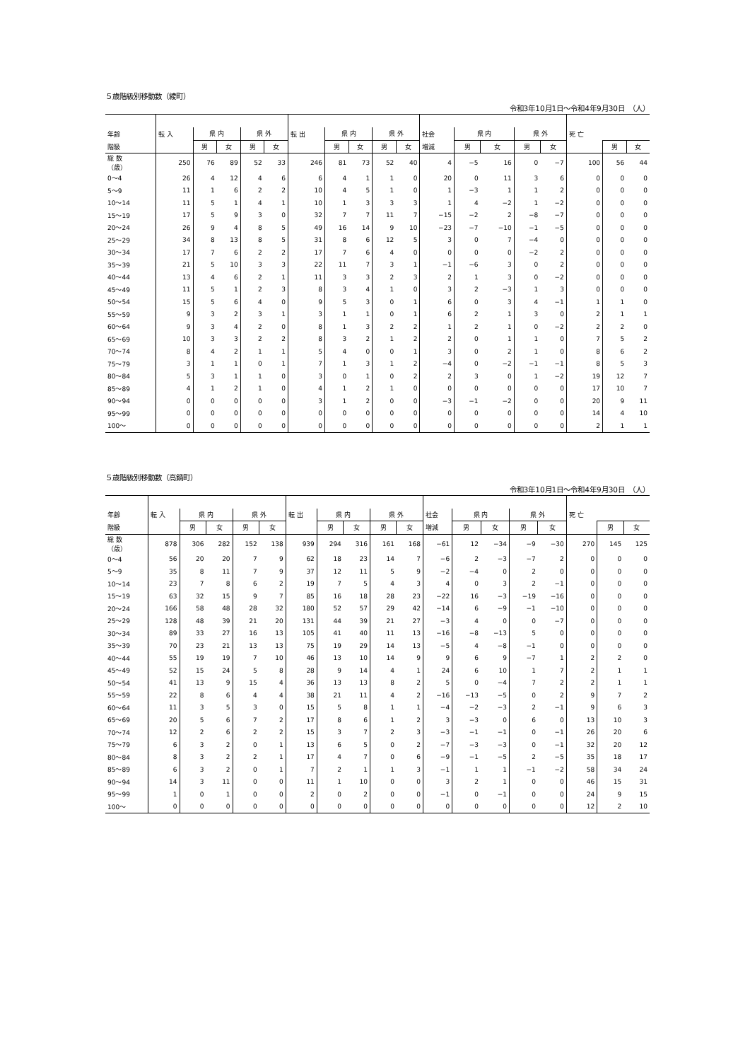５歳階級別移動数（綾町）
令和3年10月1日～令和4年9月30日　（人）
| 年齢 | 転 入 | 県 内 | | 県 外 | | 転 出 | 県 内 | | 県 外 | | 社会 | 県 内 | | 県 外 | | 死 亡 | | |
| --- | --- | --- | --- | --- | --- | --- | --- | --- | --- | --- | --- | --- | --- | --- | --- | --- | --- | --- |
| 階級 | | 男 | 女 | 男 | 女 | | 男 | 女 | 男 | 女 | 増減 | 男 | 女 | 男 | 女 | | 男 | 女 |
| 総 数 （歳） | 250 | 76 | 89 | 52 | 33 | 246 | 81 | 73 | 52 | 40 | 4 | −5 | 16 | 0 | −7 | 100 | 56 | 44 |
| 0～4 | 26 | 4 | 12 | 4 | 6 | 6 | 4 | 1 | 1 | 0 | 20 | 0 | 11 | 3 | 6 | 0 | 0 | 0 |
| 5～9 | 11 | 1 | 6 | 2 | 2 | 10 | 4 | 5 | 1 | 0 | 1 | −3 | 1 | 1 | 2 | 0 | 0 | 0 |
| 10～14 | 11 | 5 | 1 | 4 | 1 | 10 | 1 | 3 | 3 | 3 | 1 | 4 | −2 | 1 | −2 | 0 | 0 | 0 |
| 15～19 | 17 | 5 | 9 | 3 | 0 | 32 | 7 | 7 | 11 | 7 | −15 | −2 | 2 | −8 | −7 | 0 | 0 | 0 |
| 20～24 | 26 | 9 | 4 | 8 | 5 | 49 | 16 | 14 | 9 | 10 | −23 | −7 | −10 | −1 | −5 | 0 | 0 | 0 |
| 25～29 | 34 | 8 | 13 | 8 | 5 | 31 | 8 | 6 | 12 | 5 | 3 | 0 | 7 | −4 | 0 | 0 | 0 | 0 |
| 30～34 | 17 | 7 | 6 | 2 | 2 | 17 | 7 | 6 | 4 | 0 | 0 | 0 | 0 | −2 | 2 | 0 | 0 | 0 |
| 35～39 | 21 | 5 | 10 | 3 | 3 | 22 | 11 | 7 | 3 | 1 | −1 | −6 | 3 | 0 | 2 | 0 | 0 | 0 |
| 40～44 | 13 | 4 | 6 | 2 | 1 | 11 | 3 | 3 | 2 | 3 | 2 | 1 | 3 | 0 | −2 | 0 | 0 | 0 |
| 45～49 | 11 | 5 | 1 | 2 | 3 | 8 | 3 | 4 | 1 | 0 | 3 | 2 | −3 | 1 | 3 | 0 | 0 | 0 |
| 50～54 | 15 | 5 | 6 | 4 | 0 | 9 | 5 | 3 | 0 | 1 | 6 | 0 | 3 | 4 | −1 | 1 | 1 | 0 |
| 55～59 | 9 | 3 | 2 | 3 | 1 | 3 | 1 | 1 | 0 | 1 | 6 | 2 | 1 | 3 | 0 | 2 | 1 | 1 |
| 60～64 | 9 | 3 | 4 | 2 | 0 | 8 | 1 | 3 | 2 | 2 | 1 | 2 | 1 | 0 | −2 | 2 | 2 | 0 |
| 65～69 | 10 | 3 | 3 | 2 | 2 | 8 | 3 | 2 | 1 | 2 | 2 | 0 | 1 | 1 | 0 | 7 | 5 | 2 |
| 70～74 | 8 | 4 | 2 | 1 | 1 | 5 | 4 | 0 | 0 | 1 | 3 | 0 | 2 | 1 | 0 | 8 | 6 | 2 |
| 75～79 | 3 | 1 | 1 | 0 | 1 | 7 | 1 | 3 | 1 | 2 | −4 | 0 | −2 | −1 | −1 | 8 | 5 | 3 |
| 80～84 | 5 | 3 | 1 | 1 | 0 | 3 | 0 | 1 | 0 | 2 | 2 | 3 | 0 | 1 | −2 | 19 | 12 | 7 |
| 85～89 | 4 | 1 | 2 | 1 | 0 | 4 | 1 | 2 | 1 | 0 | 0 | 0 | 0 | 0 | 0 | 17 | 10 | 7 |
| 90～94 | 0 | 0 | 0 | 0 | 0 | 3 | 1 | 2 | 0 | 0 | −3 | −1 | −2 | 0 | 0 | 20 | 9 | 11 |
| 95～99 | 0 | 0 | 0 | 0 | 0 | 0 | 0 | 0 | 0 | 0 | 0 | 0 | 0 | 0 | 0 | 14 | 4 | 10 |
| 100～ | 0 | 0 | 0 | 0 | 0 | 0 | 0 | 0 | 0 | 0 | 0 | 0 | 0 | 0 | 0 | 2 | 1 | 1 |
５歳階級別移動数（高鍋町）
令和3年10月1日～令和4年9月30日　（人）
| 年齢 | 転 入 | 県 内 | | 県 外 | | 転 出 | 県 内 | | 県 外 | | 社会 | 県 内 | | 県 外 | | 死 亡 | | |
| --- | --- | --- | --- | --- | --- | --- | --- | --- | --- | --- | --- | --- | --- | --- | --- | --- | --- | --- |
| 階級 | | 男 | 女 | 男 | 女 | | 男 | 女 | 男 | 女 | 増減 | 男 | 女 | 男 | 女 | | 男 | 女 |
| 総 数 （歳） | 878 | 306 | 282 | 152 | 138 | 939 | 294 | 316 | 161 | 168 | −61 | 12 | −34 | −9 | −30 | 270 | 145 | 125 |
| 0～4 | 56 | 20 | 20 | 7 | 9 | 62 | 18 | 23 | 14 | 7 | −6 | 2 | −3 | −7 | 2 | 0 | 0 | 0 |
| 5～9 | 35 | 8 | 11 | 7 | 9 | 37 | 12 | 11 | 5 | 9 | −2 | −4 | 0 | 2 | 0 | 0 | 0 | 0 |
| 10～14 | 23 | 7 | 8 | 6 | 2 | 19 | 7 | 5 | 4 | 3 | 4 | 0 | 3 | 2 | −1 | 0 | 0 | 0 |
| 15～19 | 63 | 32 | 15 | 9 | 7 | 85 | 16 | 18 | 28 | 23 | −22 | 16 | −3 | −19 | −16 | 0 | 0 | 0 |
| 20～24 | 166 | 58 | 48 | 28 | 32 | 180 | 52 | 57 | 29 | 42 | −14 | 6 | −9 | −1 | −10 | 0 | 0 | 0 |
| 25～29 | 128 | 48 | 39 | 21 | 20 | 131 | 44 | 39 | 21 | 27 | −3 | 4 | 0 | 0 | −7 | 0 | 0 | 0 |
| 30～34 | 89 | 33 | 27 | 16 | 13 | 105 | 41 | 40 | 11 | 13 | −16 | −8 | −13 | 5 | 0 | 0 | 0 | 0 |
| 35～39 | 70 | 23 | 21 | 13 | 13 | 75 | 19 | 29 | 14 | 13 | −5 | 4 | −8 | −1 | 0 | 0 | 0 | 0 |
| 40～44 | 55 | 19 | 19 | 7 | 10 | 46 | 13 | 10 | 14 | 9 | 9 | 6 | 9 | −7 | 1 | 2 | 2 | 0 |
| 45～49 | 52 | 15 | 24 | 5 | 8 | 28 | 9 | 14 | 4 | 1 | 24 | 6 | 10 | 1 | 7 | 2 | 1 | 1 |
| 50～54 | 41 | 13 | 9 | 15 | 4 | 36 | 13 | 13 | 8 | 2 | 5 | 0 | −4 | 7 | 2 | 2 | 1 | 1 |
| 55～59 | 22 | 8 | 6 | 4 | 4 | 38 | 21 | 11 | 4 | 2 | −16 | −13 | −5 | 0 | 2 | 9 | 7 | 2 |
| 60～64 | 11 | 3 | 5 | 3 | 0 | 15 | 5 | 8 | 1 | 1 | −4 | −2 | −3 | 2 | −1 | 9 | 6 | 3 |
| 65～69 | 20 | 5 | 6 | 7 | 2 | 17 | 8 | 6 | 1 | 2 | 3 | −3 | 0 | 6 | 0 | 13 | 10 | 3 |
| 70～74 | 12 | 2 | 6 | 2 | 2 | 15 | 3 | 7 | 2 | 3 | −3 | −1 | −1 | 0 | −1 | 26 | 20 | 6 |
| 75～79 | 6 | 3 | 2 | 0 | 1 | 13 | 6 | 5 | 0 | 2 | −7 | −3 | −3 | 0 | −1 | 32 | 20 | 12 |
| 80～84 | 8 | 3 | 2 | 2 | 1 | 17 | 4 | 7 | 0 | 6 | −9 | −1 | −5 | 2 | −5 | 35 | 18 | 17 |
| 85～89 | 6 | 3 | 2 | 0 | 1 | 7 | 2 | 1 | 1 | 3 | −1 | 1 | 1 | −1 | −2 | 58 | 34 | 24 |
| 90～94 | 14 | 3 | 11 | 0 | 0 | 11 | 1 | 10 | 0 | 0 | 3 | 2 | 1 | 0 | 0 | 46 | 15 | 31 |
| 95～99 | 1 | 0 | 1 | 0 | 0 | 2 | 0 | 2 | 0 | 0 | −1 | 0 | −1 | 0 | 0 | 24 | 9 | 15 |
| 100～ | 0 | 0 | 0 | 0 | 0 | 0 | 0 | 0 | 0 | 0 | 0 | 0 | 0 | 0 | 0 | 12 | 2 | 10 |